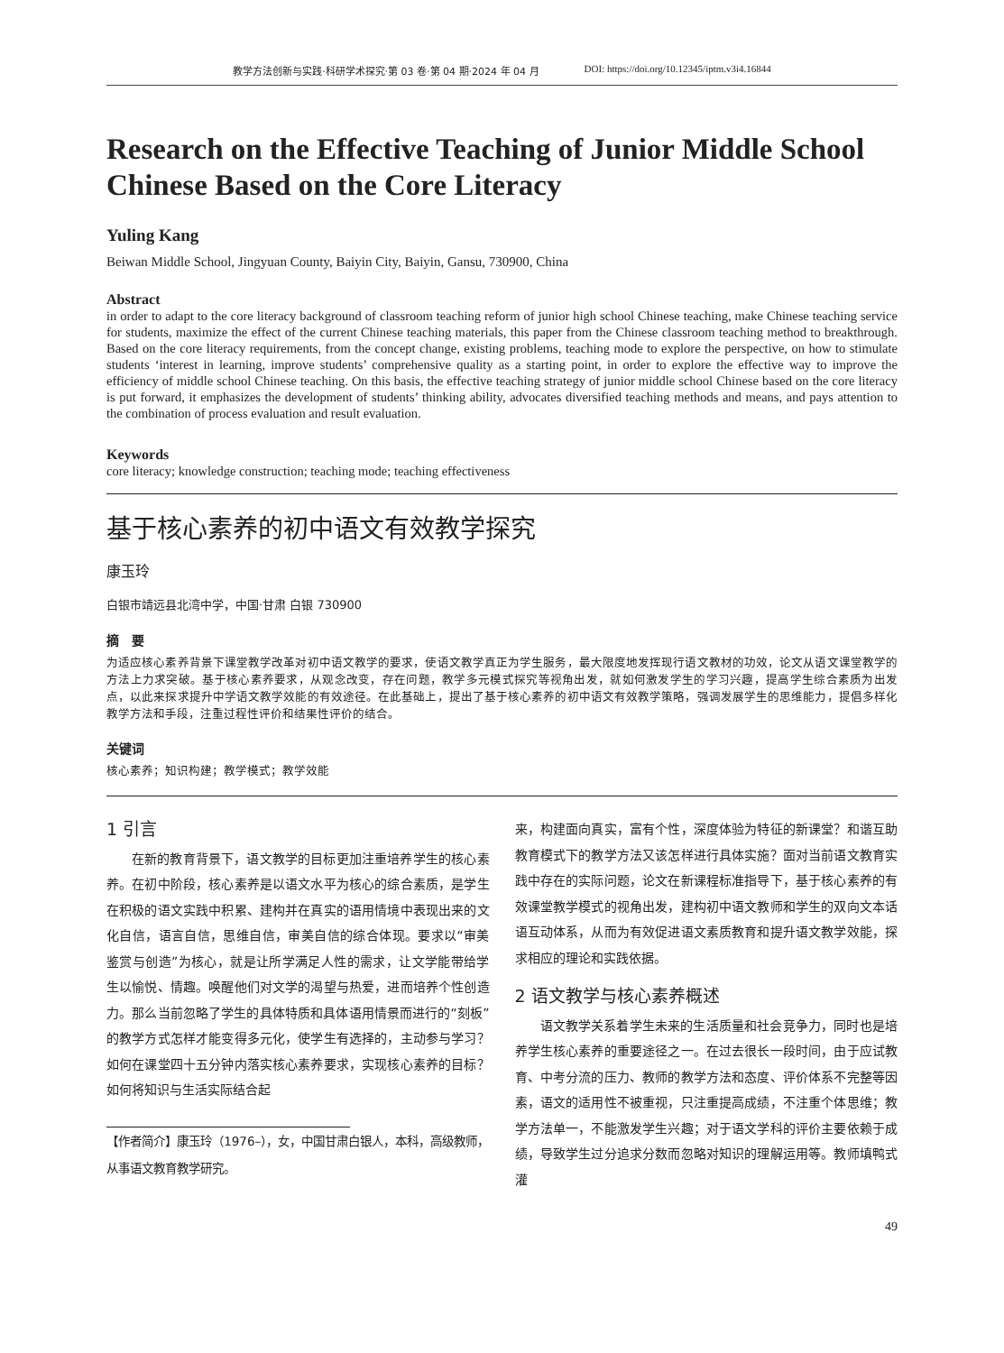教学方法创新与实践·科研学术探究·第 03 卷·第 04 期·2024 年 04 月 DOI: https://doi.org/10.12345/iptm.v3i4.16844
Research on the Effective Teaching of Junior Middle School Chinese Based on the Core Literacy
Yuling Kang
Beiwan Middle School, Jingyuan County, Baiyin City, Baiyin, Gansu, 730900, China
Abstract
in order to adapt to the core literacy background of classroom teaching reform of junior high school Chinese teaching, make Chinese teaching service for students, maximize the effect of the current Chinese teaching materials, this paper from the Chinese classroom teaching method to breakthrough. Based on the core literacy requirements, from the concept change, existing problems, teaching mode to explore the perspective, on how to stimulate students ‘interest in learning, improve students’ comprehensive quality as a starting point, in order to explore the effective way to improve the efficiency of middle school Chinese teaching. On this basis, the effective teaching strategy of junior middle school Chinese based on the core literacy is put forward, it emphasizes the development of students’ thinking ability, advocates diversified teaching methods and means, and pays attention to the combination of process evaluation and result evaluation.
Keywords
core literacy; knowledge construction; teaching mode; teaching effectiveness
基于核心素养的初中语文有效教学探究
康玉玲
白银市靖远县北湾中学，中国·甘肃 白银 730900
摘　要
为适应核心素养背景下课堂教学改革对初中语文教学的要求，使语文教学真正为学生服务，最大限度地发挥现行语文教材的功效，论文从语文课堂教学的方法上力求突破。基于核心素养要求，从观念改变，存在问题，教学多元模式探究等视角出发，就如何激发学生的学习兴趣，提高学生综合素质为出发点，以此来探求提升中学语文教学效能的有效途径。在此基础上，提出了基于核心素养的初中语文有效教学策略，强调发展学生的思维能力，提倡多样化教学方法和手段，注重过程性评价和结果性评价的结合。
关键词
核心素养；知识构建；教学模式；教学效能
1 引言
在新的教育背景下，语文教学的目标更加注重培养学生的核心素养。在初中阶段，核心素养是以语文水平为核心的综合素质，是学生在积极的语文实践中积累、建构并在真实的语用情境中表现出来的文化自信，语言自信，思维自信，审美自信的综合体现。要求以“审美鉴赏与创造”为核心，就是让所学满足人性的需求，让文学能带给学生以愉悦、情趣。唤醒他们对文学的渴望与热爱，进而培养个性创造力。那么当前忽略了学生的具体特质和具体语用情景而进行的“刻板”的教学方式怎样才能变得多元化，使学生有选择的，主动参与学习？如何在课堂四十五分钟内落实核心素养要求，实现核心素养的目标？如何将知识与生活实际结合起
【作者简介】康玉玲（1976–），女，中国甘肃白银人，本科，高级教师，从事语文教育教学研究。
来，构建面向真实，富有个性，深度体验为特征的新课堂？和谐互助教育模式下的教学方法又该怎样进行具体实施？面对当前语文教育实践中存在的实际问题，论文在新课程标准指导下，基于核心素养的有效课堂教学模式的视角出发，建构初中语文教师和学生的双向文本话语互动体系，从而为有效促进语文素质教育和提升语文教学效能，探求相应的理论和实践依据。
2 语文教学与核心素养概述
语文教学关系着学生未来的生活质量和社会竞争力，同时也是培养学生核心素养的重要途径之一。在过去很长一段时间，由于应试教育、中考分流的压力、教师的教学方法和态度、评价体系不完整等因素，语文的适用性不被重视，只注重提高成绩，不注重个体思维；教学方法单一，不能激发学生兴趣；对于语文学科的评价主要依赖于成绩，导致学生过分追求分数而忽略对知识的理解运用等。教师填鸭式灌
49